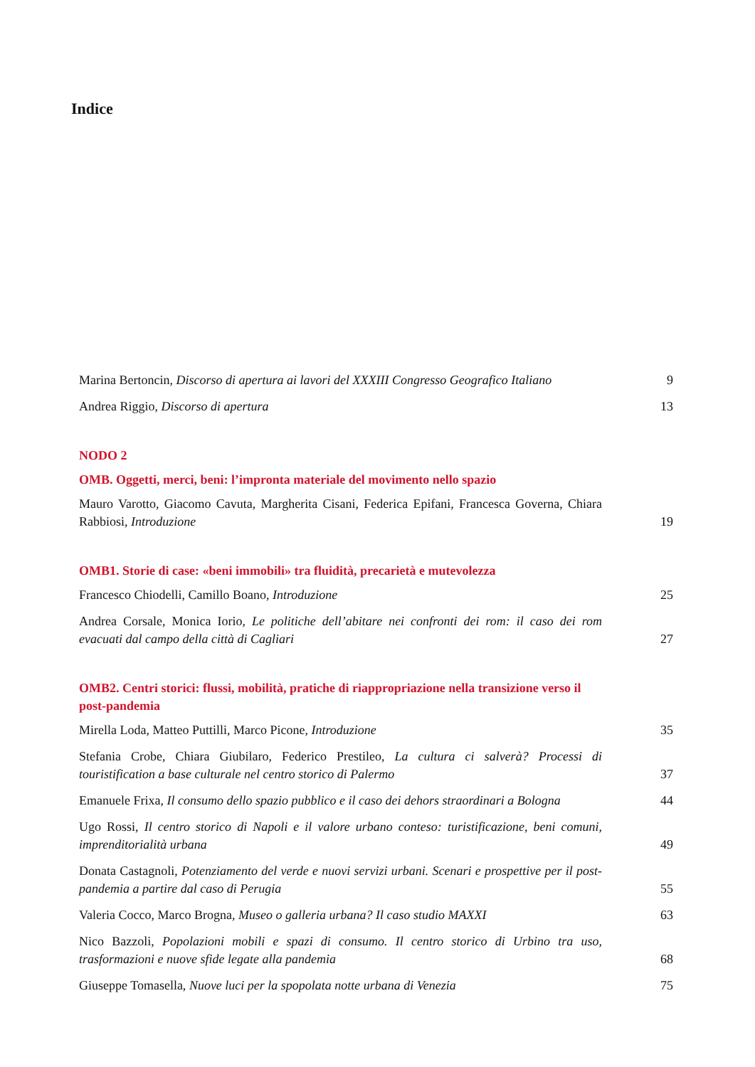Indice
Marina Bertoncin, Discorso di apertura ai lavori del XXXIII Congresso Geografico Italiano
9
Andrea Riggio, Discorso di apertura
13
NODO 2
OMB. Oggetti, merci, beni: l’impronta materiale del movimento nello spazio
Mauro Varotto, Giacomo Cavuta, Margherita Cisani, Federica Epifani, Francesca Governa, Chiara Rabbiosi, Introduzione
19
OMB1. Storie di case: «beni immobili» tra fluidità, precarietà e mutevolezza
Francesco Chiodelli, Camillo Boano, Introduzione
25
Andrea Corsale, Monica Iorio, Le politiche dell’abitare nei confronti dei rom: il caso dei rom evacuati dal campo della città di Cagliari
27
OMB2. Centri storici: flussi, mobilità, pratiche di riappropriazione nella transizione verso il post-pandemia
Mirella Loda, Matteo Puttilli, Marco Picone, Introduzione
35
Stefania Crobe, Chiara Giubilaro, Federico Prestileo, La cultura ci salverà? Processi di touristification a base culturale nel centro storico di Palermo
37
Emanuele Frixa, Il consumo dello spazio pubblico e il caso dei dehors straordinari a Bologna
44
Ugo Rossi, Il centro storico di Napoli e il valore urbano conteso: turistificazione, beni comuni, imprenditorialità urbana
49
Donata Castagnoli, Potenziamento del verde e nuovi servizi urbani. Scenari e prospettive per il post-pandemia a partire dal caso di Perugia
55
Valeria Cocco, Marco Brogna, Museo o galleria urbana? Il caso studio MAXXI
63
Nico Bazzoli, Popolazioni mobili e spazi di consumo. Il centro storico di Urbino tra uso, trasformazioni e nuove sfide legate alla pandemia
68
Giuseppe Tomasella, Nuove luci per la spopolata notte urbana di Venezia
75